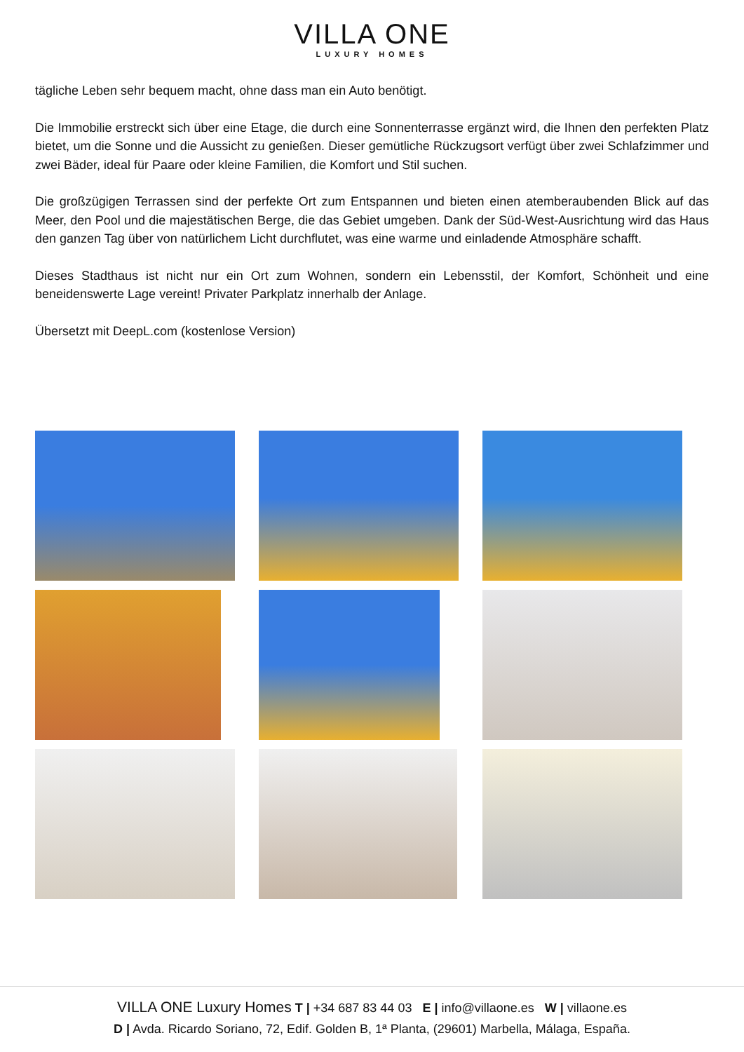VILLA ONE
LUXURY HOMES
tägliche Leben sehr bequem macht, ohne dass man ein Auto benötigt.
Die Immobilie erstreckt sich über eine Etage, die durch eine Sonnenterrasse ergänzt wird, die Ihnen den perfekten Platz bietet, um die Sonne und die Aussicht zu genießen. Dieser gemütliche Rückzugsort verfügt über zwei Schlafzimmer und zwei Bäder, ideal für Paare oder kleine Familien, die Komfort und Stil suchen.
Die großzügigen Terrassen sind der perfekte Ort zum Entspannen und bieten einen atemberaubenden Blick auf das Meer, den Pool und die majestätischen Berge, die das Gebiet umgeben. Dank der Süd-West-Ausrichtung wird das Haus den ganzen Tag über von natürlichem Licht durchflutet, was eine warme und einladende Atmosphäre schafft.
Dieses Stadthaus ist nicht nur ein Ort zum Wohnen, sondern ein Lebensstil, der Komfort, Schönheit und eine beneidenswerte Lage vereint! Privater Parkplatz innerhalb der Anlage.
Übersetzt mit DeepL.com (kostenlose Version)
VILLA ONE Luxury Homes T | +34 687 83 44 03 E | info@villaone.es W | villaone.es
D | Avda. Ricardo Soriano, 72, Edif. Golden B, 1ª Planta, (29601) Marbella, Málaga, España.